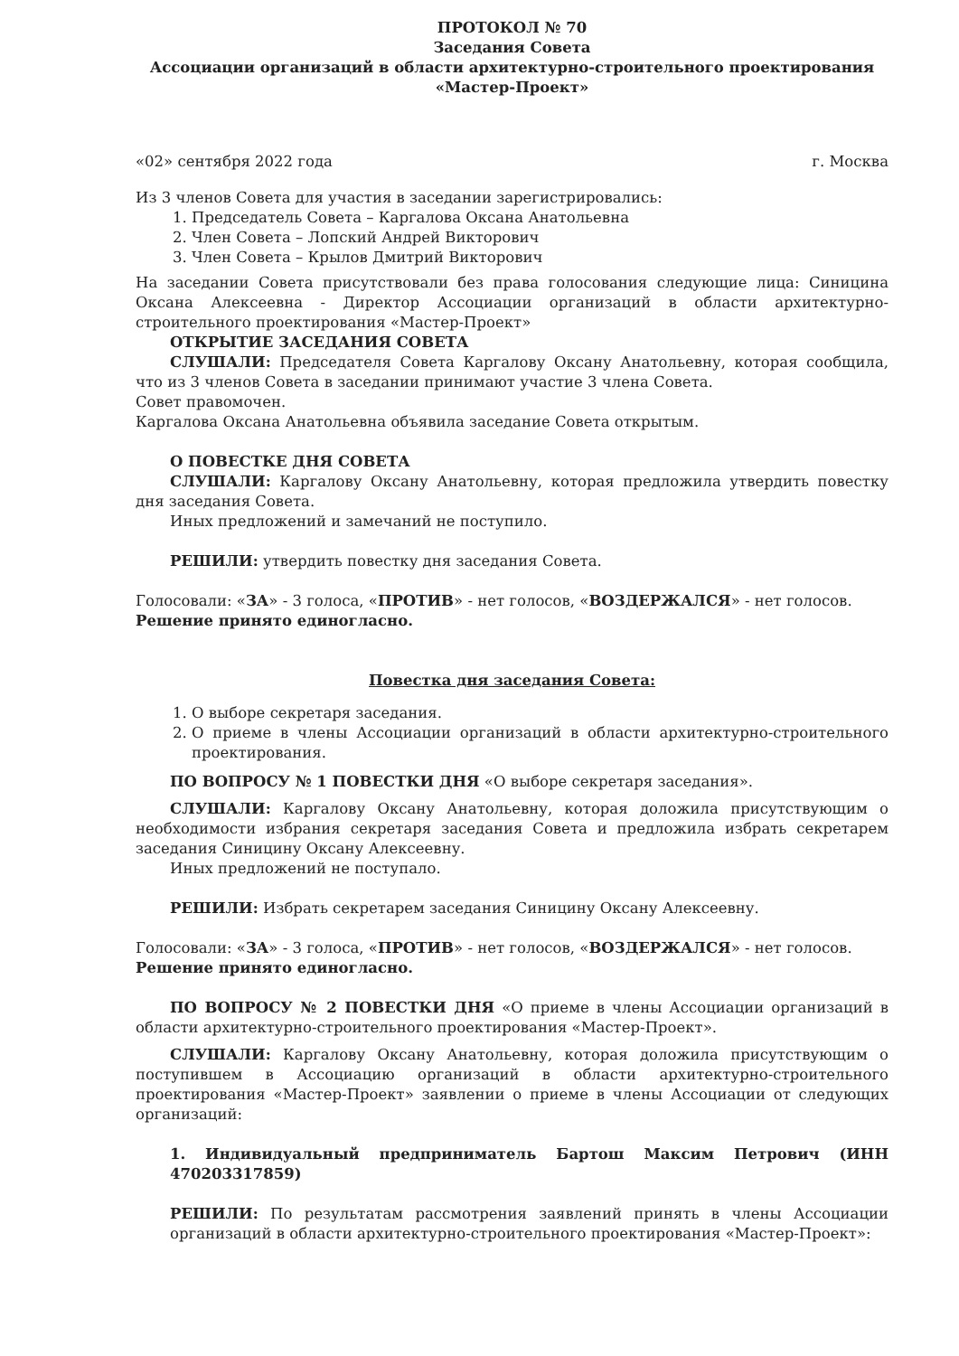ПРОТОКОЛ № 70
Заседания Совета
Ассоциации организаций в области архитектурно-строительного проектирования
«Мастер-Проект»
«02» сентября 2022 года г. Москва
Из 3 членов Совета для участия в заседании зарегистрировались:
1. Председатель Совета – Каргалова Оксана Анатольевна
2. Член Совета – Лопский Андрей Викторович
3. Член Совета – Крылов Дмитрий Викторович
На заседании Совета присутствовали без права голосования следующие лица: Синицина Оксана Алексеевна - Директор Ассоциации организаций в области архитектурно-строительного проектирования «Мастер-Проект»
ОТКРЫТИЕ ЗАСЕДАНИЯ СОВЕТА
СЛУШАЛИ: Председателя Совета Каргалову Оксану Анатольевну, которая сообщила, что из 3 членов Совета в заседании принимают участие 3 члена Совета.
Совет правомочен.
Каргалова Оксана Анатольевна объявила заседание Совета открытым.
О ПОВЕСТКЕ ДНЯ СОВЕТА
СЛУШАЛИ: Каргалову Оксану Анатольевну, которая предложила утвердить повестку дня заседания Совета.
Иных предложений и замечаний не поступило.
РЕШИЛИ: утвердить повестку дня заседания Совета.
Голосовали: «ЗА» - 3 голоса, «ПРОТИВ» - нет голосов, «ВОЗДЕРЖАЛСЯ» - нет голосов.
Решение принято единогласно.
Повестка дня заседания Совета:
1. О выборе секретаря заседания.
2. О приеме в члены Ассоциации организаций в области архитектурно-строительного проектирования.
ПО ВОПРОСУ № 1 ПОВЕСТКИ ДНЯ «О выборе секретаря заседания».
СЛУШАЛИ: Каргалову Оксану Анатольевну, которая доложила присутствующим о необходимости избрания секретаря заседания Совета и предложила избрать секретарем заседания Синицину Оксану Алексеевну.
Иных предложений не поступало.
РЕШИЛИ: Избрать секретарем заседания Синицину Оксану Алексеевну.
Голосовали: «ЗА» - 3 голоса, «ПРОТИВ» - нет голосов, «ВОЗДЕРЖАЛСЯ» - нет голосов.
Решение принято единогласно.
ПО ВОПРОСУ № 2 ПОВЕСТКИ ДНЯ «О приеме в члены Ассоциации организаций в области архитектурно-строительного проектирования «Мастер-Проект».
СЛУШАЛИ: Каргалову Оксану Анатольевну, которая доложила присутствующим о поступившем в Ассоциацию организаций в области архитектурно-строительного проектирования «Мастер-Проект» заявлении о приеме в члены Ассоциации от следующих организаций:
1. Индивидуальный предприниматель Бартош Максим Петрович (ИНН 470203317859)
РЕШИЛИ: По результатам рассмотрения заявлений принять в члены Ассоциации организаций в области архитектурно-строительного проектирования «Мастер-Проект»: